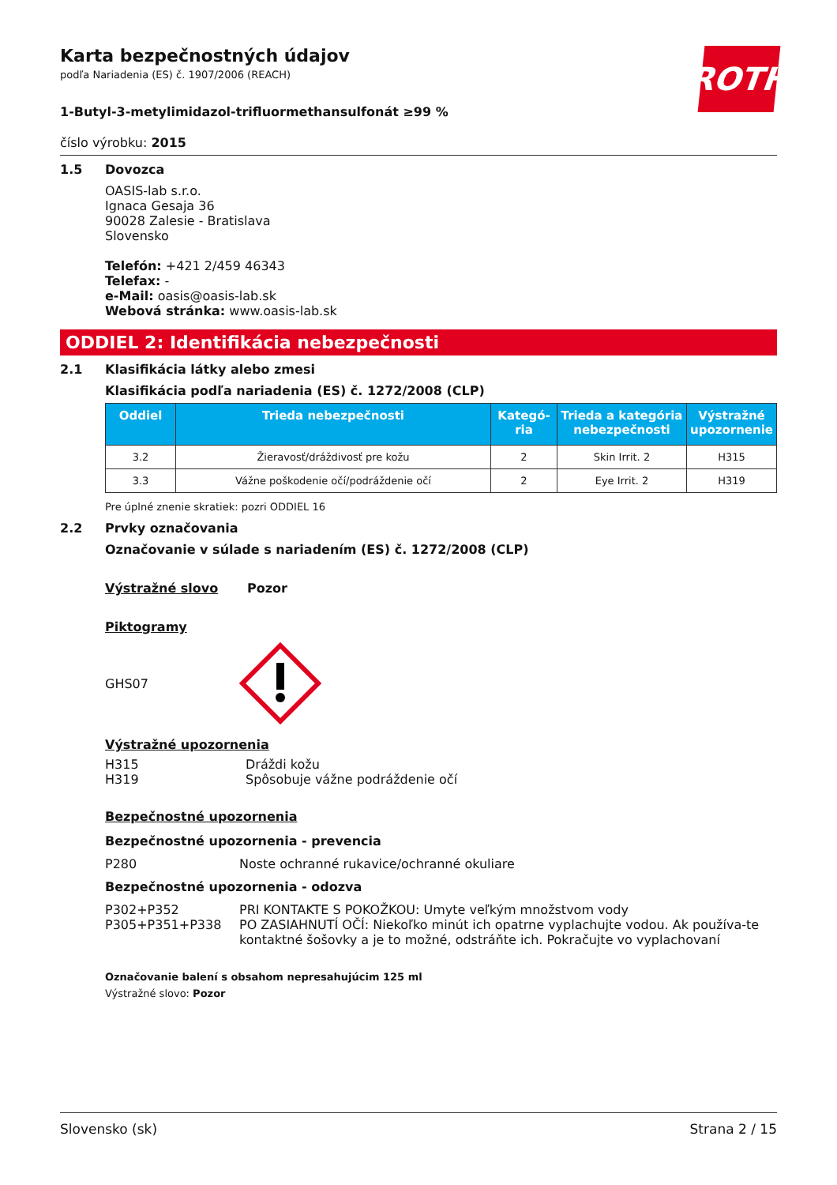ROTH
Karta bezpečnostných údajov
podľa Nariadenia (ES) č. 1907/2006 (REACH)
1-Butyl-3-metylimidazol-trifluormethansulfonát ≥99 %
číslo výrobku: 2015
1.5 Dovozca
OASIS-lab s.r.o.
Ignaca Gesaja 36
90028 Zalesie - Bratislava
Slovensko
Telefón: +421 2/459 46343
Telefax: -
e-Mail: oasis@oasis-lab.sk
Webová stránka: www.oasis-lab.sk
ODDIEL 2: Identifikácia nebezpečnosti
2.1 Klasifikácia látky alebo zmesi
Klasifikácia podľa nariadenia (ES) č. 1272/2008 (CLP)
| Oddiel | Trieda nebezpečnosti | Kategó-ria | Trieda a kategória nebezpečnosti | Výstražné upozornenie |
| --- | --- | --- | --- | --- |
| 3.2 | Žieravosť/dráždivosť pre kožu | 2 | Skin Irrit. 2 | H315 |
| 3.3 | Vážne poškodenie očí/podráždenie očí | 2 | Eye Irrit. 2 | H319 |
Pre úplné znenie skratiek: pozri ODDIEL 16
2.2 Prvky označovania
Označovanie v súlade s nariadením (ES) č. 1272/2008 (CLP)
Výstražné slovo Pozor
Piktogramy
GHS07
Výstražné upozornenia
H315 Dráždi kožu
H319 Spôsobuje vážne podráždenie očí
Bezpečnostné upozornenia
Bezpečnostné upozornenia - prevencia
P280 Noste ochranné rukavice/ochranné okuliare
Bezpečnostné upozornenia - odozva
P302+P352 PRI KONTAKTE S POKOŽKOU: Umyte veľkým množstvom vody
P305+P351+P338 PO ZASIAHNUTÍ OČÍ: Niekoľko minút ich opatrne vyplachujte vodou. Ak používa-te kontaktné šošovky a je to možné, odstráňte ich. Pokračujte vo vyplachovaní
Označovanie balení s obsahom nepresahujúcim 125 ml
Výstražné slovo: Pozor
Slovensko (sk) Strana 2 / 15